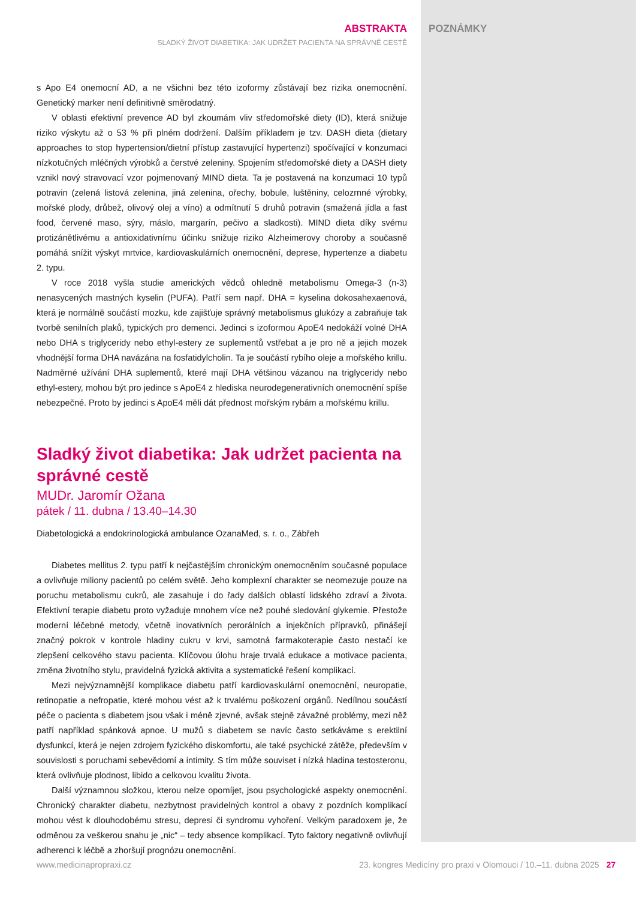POZNÁMKY
ABSTRAKTA
SLADKÝ ŽIVOT DIABETIKA: JAK UDRŽET PACIENTA NA SPRÁVNÉ CESTĚ
s Apo E4 onemocní AD, a ne všichni bez této izoformy zůstávají bez rizika onemocnění. Genetický marker není definitivně směrodatný.
V oblasti efektivní prevence AD byl zkoumám vliv středomořské diety (ID), která snižuje riziko výskytu až o 53 % při plném dodržení. Dalším příkladem je tzv. DASH dieta (dietary approaches to stop hypertension/dietní přístup zastavující hypertenzi) spočívající v konzumaci nízkotučných mléčných výrobků a čerstvé zeleniny. Spojením středomořské diety a DASH diety vznikl nový stravovací vzor pojmenovaný MIND dieta. Ta je postavená na konzumaci 10 typů potravin (zelená listová zelenina, jiná zelenina, ořechy, bobule, luštěniny, celozrnné výrobky, mořské plody, drůbež, olivový olej a víno) a odmítnutí 5 druhů potravin (smažená jídla a fast food, červené maso, sýry, máslo, margarín, pečivo a sladkosti). MIND dieta díky svému protizánětlivému a antioxidativnímu účinku snižuje riziko Alzheimerovy choroby a současně pomáhá snížit výskyt mrtvice, kardiovaskulárních onemocnění, deprese, hypertenze a diabetu 2. typu.
V roce 2018 vyšla studie amerických vědců ohledně metabolismu Omega-3 (n-3) nenasycených mastných kyselin (PUFA). Patří sem např. DHA = kyselina dokosahexaenová, která je normálně součástí mozku, kde zajišťuje správný metabolismus glukózy a zabraňuje tak tvorbě senilních plaků, typických pro demenci. Jedinci s izoformou ApoE4 nedokáží volné DHA nebo DHA s triglyceridy nebo ethyl-estery ze suplementů vstřebat a je pro ně a jejich mozek vhodnější forma DHA navázána na fosfatidylcholin. Ta je součástí rybího oleje a mořského krillu. Nadměrné užívání DHA suplementů, které mají DHA většinou vázanou na triglyceridy nebo ethyl-estery, mohou být pro jedince s ApoE4 z hlediska neurodegenerativních onemocnění spíše nebezpečné. Proto by jedinci s ApoE4 měli dát přednost mořským rybám a mořskému krillu.
Sladký život diabetika: Jak udržet pacienta na správné cestě
MUDr. Jaromír Ožana
pátek / 11. dubna / 13.40–14.30
Diabetologická a endokrinologická ambulance OzanaMed, s. r. o., Zábřeh
Diabetes mellitus 2. typu patří k nejčastějším chronickým onemocněním současné populace a ovlivňuje miliony pacientů po celém světě. Jeho komplexní charakter se neomezuje pouze na poruchu metabolismu cukrů, ale zasahuje i do řady dalších oblastí lidského zdraví a života. Efektivní terapie diabetu proto vyžaduje mnohem více než pouhé sledování glykemie. Přestože moderní léčebné metody, včetně inovativních perorálních a injekčních přípravků, přinášejí značný pokrok v kontrole hladiny cukru v krvi, samotná farmakoterapie často nestačí ke zlepšení celkového stavu pacienta. Klíčovou úlohu hraje trvalá edukace a motivace pacienta, změna životního stylu, pravidelná fyzická aktivita a systematické řešení komplikací.
Mezi nejvýznamnější komplikace diabetu patří kardiovaskulární onemocnění, neuropatie, retinopatie a nefropatie, které mohou vést až k trvalému poškození orgánů. Nedílnou součástí péče o pacienta s diabetem jsou však i méně zjevné, avšak stejně závažné problémy, mezi něž patří například spánková apnoe. U mužů s diabetem se navíc často setkáváme s erektilní dysfunkcí, která je nejen zdrojem fyzického diskomfortu, ale také psychické zátěže, především v souvislosti s poruchami sebevědomí a intimity. S tím může souviset i nízká hladina testosteronu, která ovlivňuje plodnost, libido a celkovou kvalitu života.
Další významnou složkou, kterou nelze opomíjet, jsou psychologické aspekty onemocnění. Chronický charakter diabetu, nezbytnost pravidelných kontrol a obavy z pozdních komplikací mohou vést k dlouhodobému stresu, depresi či syndromu vyhoření. Velkým paradoxem je, že odměnou za veškerou snahu je „nic“ – tedy absence komplikací. Tyto faktory negativně ovlivňují adherenci k léčbě a zhoršují prognózu onemocnění.
www.medicinapropraxi.cz 23. kongres Medicíny pro praxi v Olomouci / 10.–11. dubna 2025 27